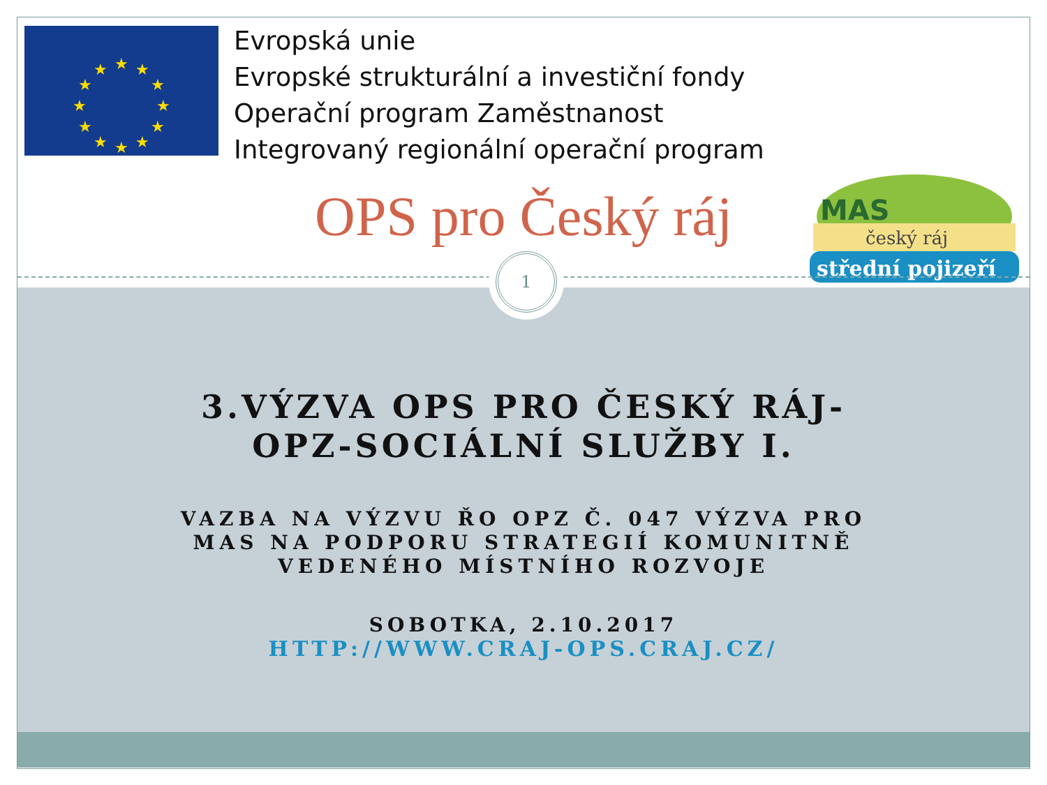★
★
★
★
★
★
★
★
★
★
★
★
Evropská unie
Evropské strukturální a investiční fondy
Operační program Zaměstnanost
Integrovaný regionální operační program
OPS pro Český ráj
MAS
český ráj
střední pojizeří
1
3.VÝZVA OPS PRO ČESKÝ RÁJ-
OPZ-SOCIÁLNÍ SLUŽBY I.
VAZBA NA VÝZVU ŘO OPZ Č. 047 VÝZVA PRO
MAS NA PODPORU STRATEGIÍ KOMUNITNĚ
VEDENÉHO MÍSTNÍHO ROZVOJE
SOBOTKA, 2.10.2017
HTTP://WWW.CRAJ-OPS.CRAJ.CZ/